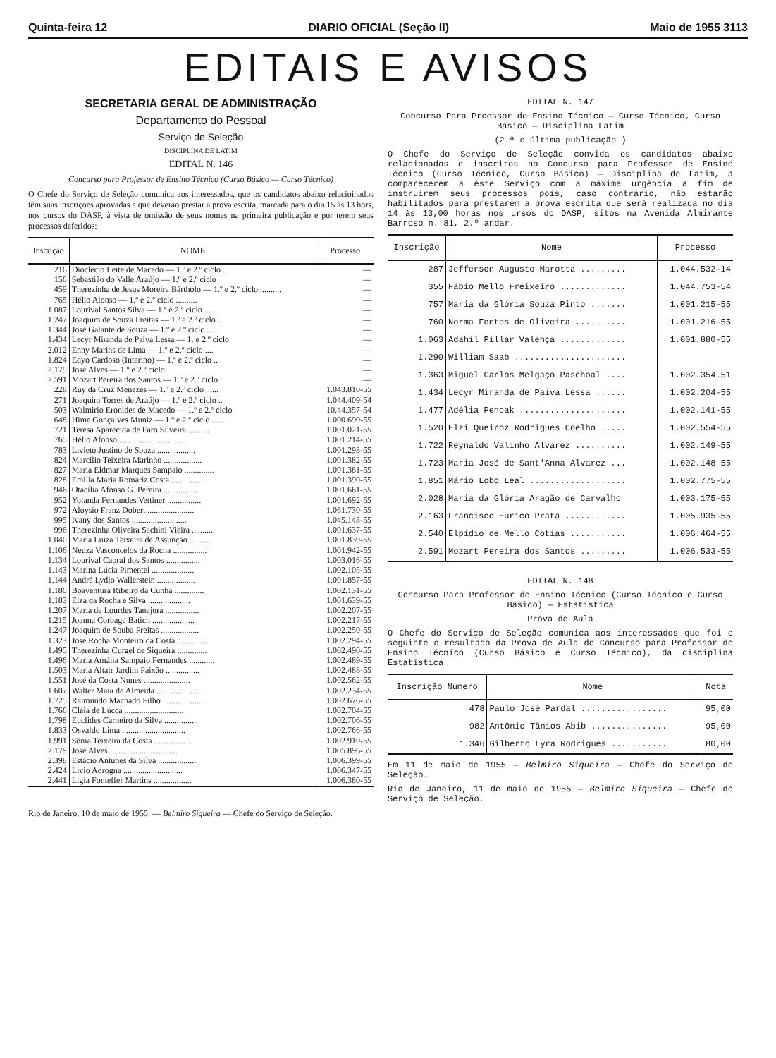Quinta-feira 12 DIARIO OFICIAL (Seção II) Maio de 1955 3113
EDITAIS E AVISOS
SECRETARIA GERAL DE ADMINISTRAÇÃO
Departamento do Pessoal
Serviço de Seleção
DISCIPLINA DE LATIM
EDITAL N. 146
Concurso para Professor de Ensino Técnico (Curso Básico — Curso Técnico)
O Chefe do Serviço de Seleção comunica aos interessados, que os candidatos abaixo relacioinados têm suas inscrições aprovadas e que deverão prestar a prova escrita, marcada para o dia 15 às 13 hors, nos cursos do DASP, à vista de omissão de seus nomes na primeira publicação e por terem seus processos deferidos:
| Inscrição | NOME | Processo |
| --- | --- | --- |
| 216 | Dioclecio Leite de Macedo — 1.º e 2.º ciclo .. | — |
| 156 | Sebastião do Valle Araújo — 1.º e 2.º ciclo | — |
| 459 | Therezinha de Jesus Moreira Bártholo — 1.º e 2.º ciclo .......... | — |
| 765 | Hélio Alonso — 1.º e 2.º ciclo .......... | — |
| 1.087 | Lourival Santos Silva — 1.º e 2.º ciclo ...... | — |
| 1.247 | Joaquim de Souza Freitas — 1.º e 2.º ciclo ... | — |
| 1.344 | José Galante de Souza — 1.º e 2.º ciclo ...... | — |
| 1.434 | Lecyr Miranda de Paiva Lessa — 1. e 2.º ciclo | — |
| 2.012 | Enny Marins de Lima — 1.º e 2.º ciclo .... | — |
| 1.824 | Edyo Cardoso (Interino) — 1.º e 2.º ciclo .. | — |
| 2.179 | José Alves — 1.º e 2.º ciclo | — |
| 2.591 | Mozart Pereira dos Santos — 1.º e 2.º ciclo .. | — |
| 228 | Ruy da Cruz Menezes — 1.º e 2.º ciclo ...... | 1.043.810-55 |
| 271 | Joaquim Torres de Araújo — 1.º e 2.º ciclo .. | 1.044.409-54 |
| 503 | Walmirio Eronides de Macedo — 1.º e 2.º ciclo | 10.44.357-54 |
| 648 | Hime Gonçalves Muniz — 1.º e 2.º ciclo ...... | 1.000.690-55 |
| 721 | Teresa Aparecida de Faro Silveira .......... | 1.001.021-55 |
| 765 | Hélio Afonso .............................. | 1.001.214-55 |
| 783 | Livieto Justino de Souza .................. | 1.001.293-55 |
| 824 | Marcilio Teixeira Marinho .................. | 1.001.382-55 |
| 827 | Maria Eldmar Marques Sampaio .............. | 1.001.381-55 |
| 828 | Emilia Maria Romariz Costa ................ | 1.001.390-55 |
| 946 | Otacília Afonso G. Pereira ................ | 1.001.661-55 |
| 952 | Yolanda Fernandes Vettiner ................ | 1.001.692-55 |
| 972 | Aloysio Franz Dobert ...................... | 1.061.730-55 |
| 995 | Ivany dos Santos .......................... | 1.045.143-55 |
| 996 | Therezinha Oliveira Sachini Vieira .......... | 1.001.637-55 |
| 1.040 | Maria Luiza Teixeira de Assunção .......... | 1.001.839-55 |
| 1.106 | Neuza Vasconcelos da Rocha ................ | 1.001.942-55 |
| 1.134 | Lourival Cabral dos Santos ................ | 1.003.016-55 |
| 1.143 | Marina Lúcia Pimentel .................... | 1.002.105-55 |
| 1.144 | André Lydio Wallerstein .................. | 1.001.857-55 |
| 1.180 | Boaventura Ribeiro da Cunha .............. | 1.002.131-55 |
| 1.183 | Elza da Rocha e Silva .................... | 1.001.639-55 |
| 1.207 | Maria de Lourdes Tanajura ................ | 1.002.207-55 |
| 1.215 | Joanna Corbage Batich .................... | 1.002.217-55 |
| 1.247 | Joaquim de Souba Freitas .................. | 1.002.250-55 |
| 1.323 | José Rocha Monteiro da Costa .............. | 1.002.294-55 |
| 1.495 | Therezinha Curgel de Siqueira .............. | 1.002.490-55 |
| 1.496 | Maria Amália Sampaio Fernandes ............ | 1.002.489-55 |
| 1.503 | Maria Altair Jardim Paixão ................ | 1.002.488-55 |
| 1.551 | José da Costa Nunes ...................... | 1.002.562-55 |
| 1.607 | Walter Maia de Almeida .................... | 1.002.234-55 |
| 1.725 | Raimundo Machado Filho .................... | 1.002.676-55 |
| 1.766 | Cléia de Lucca ............................ | 1.002.704-55 |
| 1.798 | Euclides Carneiro da Silva ................ | 1.002.706-55 |
| 1.833 | Osvaldo Lima .............................. | 1.002.766-55 |
| 1.991 | Sônia Teixeira da Costa .................. | 1.002.910-55 |
| 2.179 | José Alves ................................ | 1.005.896-55 |
| 2.398 | Estácio Antunes da Silva .................. | 1.006.399-55 |
| 2.424 | Livio Adrogna ............................ | 1.006.347-55 |
| 2.441 | Ligia Fonteffer Martins .................. | 1.006.380-55 |
Rio de Janeiro, 10 de maio de 1955. — Belmiro Siqueira — Chefe do Serviço de Seleção.
EDITAL N. 147
Concurso Para Proessor do Ensino Técnico — Curso Técnico, Curso Básico — Disciplina Latim
(2.ª e última publicação )
O Chefe do Serviço de Seleção convida os candidatos abaixo relacionados e inscritos no Concurso para Professor de Ensino Técnico (Curso Técnico, Curso Básico) — Disciplina de Latim, a comparecerem a êste Serviço com a máxima urgência a fim de instruirem seus processos pois, caso contrário, não estarão habilitados para prestarem a prova escrita que será realizada no dia 14 às 13,00 horas nos ursos do DASP, sitos na Avenida Almirante Barroso n. 81, 2.º andar.
| Inscrição | Nome | Processo |
| --- | --- | --- |
| 287 | Jefferson Augusto Marotta ......... | 1.044.532-14 |
| 355 | Fábio Mello Freixeiro ............. | 1.044.753-54 |
| 757 | Maria da Glória Souza Pinto ....... | 1.001.215-55 |
| 760 | Norma Fontes de Oliveira .......... | 1.001.216-55 |
| 1.063 | Adahil Pillar Valença ............. | 1.001.880-55 |
| 1.290 | William Saab ...................... | |
| 1.363 | Miguel Carlos Melgaço Paschoal .... | 1.002.354.51 |
| 1.434 | Lecyr Miranda de Paiva Lessa ...... | 1.002.204-55 |
| 1.477 | Adélia Pencak ..................... | 1.002.141-55 |
| 1.520 | Elzi Queiroz Rodrigues Coelho ..... | 1.002.554-55 |
| 1.722 | Reynaldo Valinho Alvarez .......... | 1.002.149-55 |
| 1.723 | Maria José de Sant'Anna Alvarez ... | 1.002.148 55 |
| 1.851 | Mário Lobo Leal ................... | 1.002.775-55 |
| 2.028 | Maria da Glória Aragão de Carvalho | 1.003.175-55 |
| 2.163 | Francisco Eurico Prata ............ | 1.005.935-55 |
| 2.540 | Elpídio de Mello Cotias ........... | 1.006.464-55 |
| 2.591 | Mozart Pereira dos Santos ......... | 1.006.533-55 |
EDITAL N. 148
Concurso Para Professor de Ensino Técnico (Curso Técnico e Curso Básico) — Estatística
Prova de Aula
O Chefe do Serviço de Seleção comunica aos interessados que foi o seguinte o resultado da Prova de Aula do Concurso para Professor de Ensino Técnico (Curso Básico e Curso Técnico), da disciplina Estatística
| Inscrição Número | Nome | Nota |
| --- | --- | --- |
| 478 | Paulo José Pardal ................. | 95,00 |
| 982 | Antônio Tânios Abib ............... | 95,00 |
| 1.346 | Gilberto Lyra Rodrigues ........... | 80,00 |
Em 11 de maio de 1955 — Belmiro Siqueira — Chefe do Serviço de Seleção.
Rio de Janeiro, 11 de maio de 1955 — Belmiro Siqueira — Chefe do Serviço de Seleção.